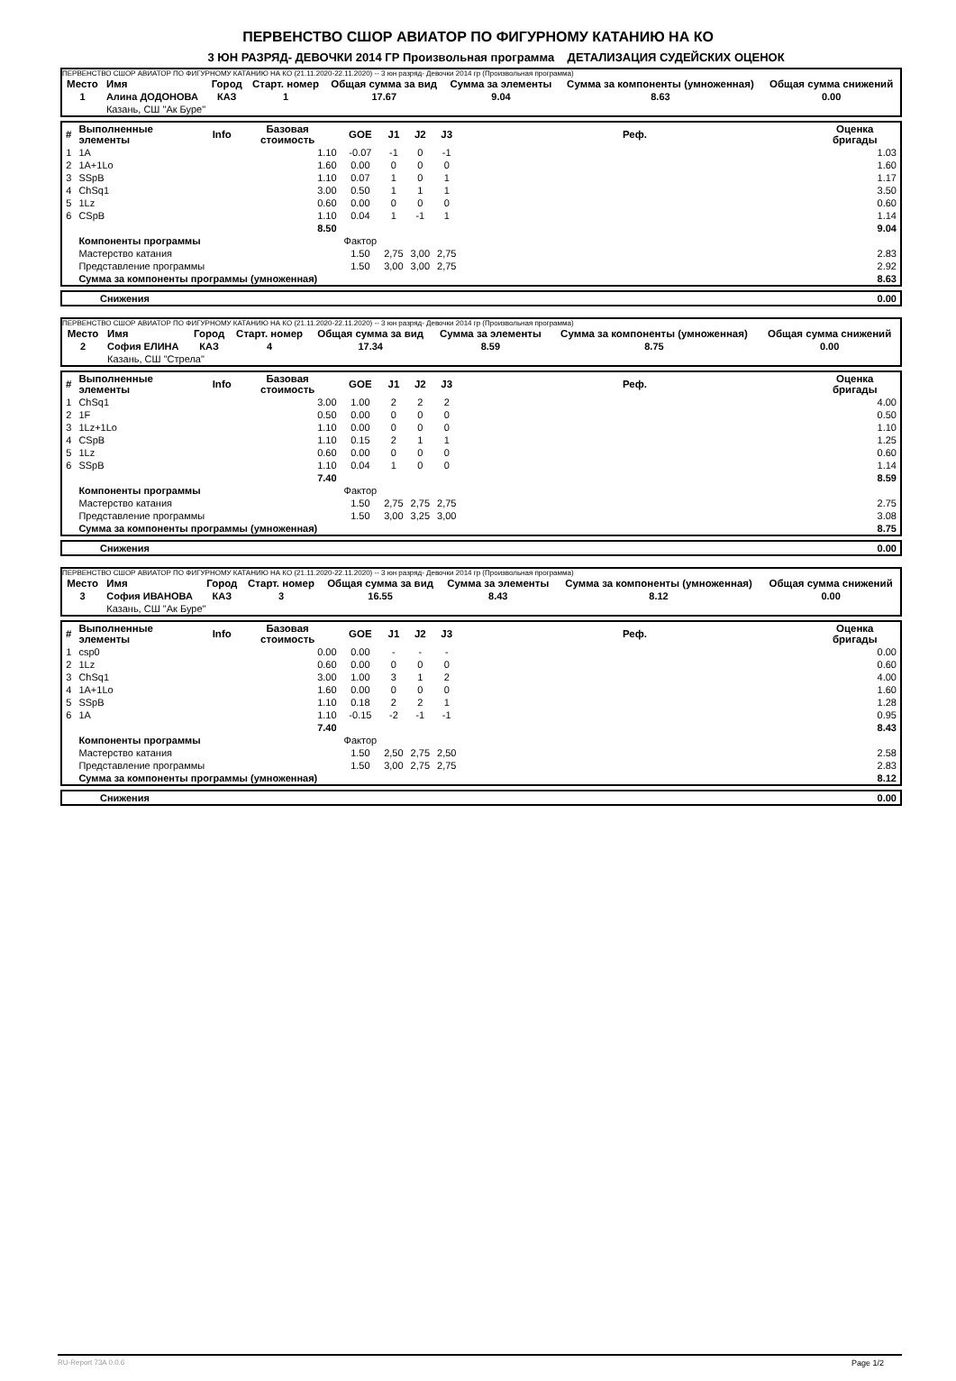ПЕРВЕНСТВО СШОР АВИАТОР ПО ФИГУРНОМУ КАТАНИЮ НА КО
3 ЮН РАЗРЯД- ДЕВОЧКИ 2014 ГР Произвольная программа ДЕТАЛИЗАЦИЯ СУДЕЙСКИХ ОЦЕНОК
ПЕРВЕНСТВО СШОР АВИАТОР ПО ФИГУРНОМУ КАТАНИЮ НА КО (21.11.2020-22.11.2020) -- 3 юн разряд- Девочки 2014 гр (Произвольная программа)
| Место | Имя | Город | Старт. номер | Общая сумма за вид | Сумма за элементы | Сумма за компоненты (умноженная) | Общая сумма снижений |
| --- | --- | --- | --- | --- | --- | --- | --- |
| 1 | Алина ДОДОНОВА | КАЗ | 1 | 17.67 | 9.04 | 8.63 | 0.00 |
| | Казань, СШ "Ак Буре" | | | | | | |
| # | Выполненные элементы | Info | Базовая стоимость | GOE | J1 | J2 | J3 | Реф. | Оценка бригады |
| --- | --- | --- | --- | --- | --- | --- | --- | --- | --- |
| 1 | 1A | | 1.10 | -0.07 | -1 | 0 | -1 | | 1.03 |
| 2 | 1A+1Lo | | 1.60 | 0.00 | 0 | 0 | 0 | | 1.60 |
| 3 | SSpB | | 1.10 | 0.07 | 1 | 0 | 1 | | 1.17 |
| 4 | ChSq1 | | 3.00 | 0.50 | 1 | 1 | 1 | | 3.50 |
| 5 | 1Lz | | 0.60 | 0.00 | 0 | 0 | 0 | | 0.60 |
| 6 | CSpB | | 1.10 | 0.04 | 1 | -1 | 1 | | 1.14 |
| | | | 8.50 | | | | | | 9.04 |
| | Компоненты программы | | | Фактор | | | | | |
| | Мастерство катания | | | 1.50 | 2,75 | 3,00 | 2,75 | | 2.83 |
| | Представление программы | | | 1.50 | 3,00 | 3,00 | 2,75 | | 2.92 |
| | Сумма за компоненты программы (умноженная) | | | | | | | | 8.63 |
| | Снижения | 0.00 |
ПЕРВЕНСТВО СШОР АВИАТОР ПО ФИГУРНОМУ КАТАНИЮ НА КО (21.11.2020-22.11.2020) -- 3 юн разряд- Девочки 2014 гр (Произвольная программа)
| Место | Имя | Город | Старт. номер | Общая сумма за вид | Сумма за элементы | Сумма за компоненты (умноженная) | Общая сумма снижений |
| --- | --- | --- | --- | --- | --- | --- | --- |
| 2 | София ЕЛИНА | КАЗ | 4 | 17.34 | 8.59 | 8.75 | 0.00 |
| | Казань, СШ "Стрела" | | | | | | |
| # | Выполненные элементы | Info | Базовая стоимость | GOE | J1 | J2 | J3 | Реф. | Оценка бригады |
| --- | --- | --- | --- | --- | --- | --- | --- | --- | --- |
| 1 | ChSq1 | | 3.00 | 1.00 | 2 | 2 | 2 | | 4.00 |
| 2 | 1F | | 0.50 | 0.00 | 0 | 0 | 0 | | 0.50 |
| 3 | 1Lz+1Lo | | 1.10 | 0.00 | 0 | 0 | 0 | | 1.10 |
| 4 | CSpB | | 1.10 | 0.15 | 2 | 1 | 1 | | 1.25 |
| 5 | 1Lz | | 0.60 | 0.00 | 0 | 0 | 0 | | 0.60 |
| 6 | SSpB | | 1.10 | 0.04 | 1 | 0 | 0 | | 1.14 |
| | | | 7.40 | | | | | | 8.59 |
| | Компоненты программы | | | Фактор | | | | | |
| | Мастерство катания | | | 1.50 | 2,75 | 2,75 | 2,75 | | 2.75 |
| | Представление программы | | | 1.50 | 3,00 | 3,25 | 3,00 | | 3.08 |
| | Сумма за компоненты программы (умноженная) | | | | | | | | 8.75 |
| | Снижения | 0.00 |
ПЕРВЕНСТВО СШОР АВИАТОР ПО ФИГУРНОМУ КАТАНИЮ НА КО (21.11.2020-22.11.2020) -- 3 юн разряд- Девочки 2014 гр (Произвольная программа)
| Место | Имя | Город | Старт. номер | Общая сумма за вид | Сумма за элементы | Сумма за компоненты (умноженная) | Общая сумма снижений |
| --- | --- | --- | --- | --- | --- | --- | --- |
| 3 | София ИВАНОВА | КАЗ | 3 | 16.55 | 8.43 | 8.12 | 0.00 |
| | Казань, СШ "Ак Буре" | | | | | | |
| # | Выполненные элементы | Info | Базовая стоимость | GOE | J1 | J2 | J3 | Реф. | Оценка бригады |
| --- | --- | --- | --- | --- | --- | --- | --- | --- | --- |
| 1 | csp0 | | 0.00 | 0.00 | - | - | - | | 0.00 |
| 2 | 1Lz | | 0.60 | 0.00 | 0 | 0 | 0 | | 0.60 |
| 3 | ChSq1 | | 3.00 | 1.00 | 3 | 1 | 2 | | 4.00 |
| 4 | 1A+1Lo | | 1.60 | 0.00 | 0 | 0 | 0 | | 1.60 |
| 5 | SSpB | | 1.10 | 0.18 | 2 | 2 | 1 | | 1.28 |
| 6 | 1A | | 1.10 | -0.15 | -2 | -1 | -1 | | 0.95 |
| | | | 7.40 | | | | | | 8.43 |
| | Компоненты программы | | | Фактор | | | | | |
| | Мастерство катания | | | 1.50 | 2,50 | 2,75 | 2,50 | | 2.58 |
| | Представление программы | | | 1.50 | 3,00 | 2,75 | 2,75 | | 2.83 |
| | Сумма за компоненты программы (умноженная) | | | | | | | | 8.12 |
| | Снижения | 0.00 |
RU-Report 73A 0.0.6 Page 1/2